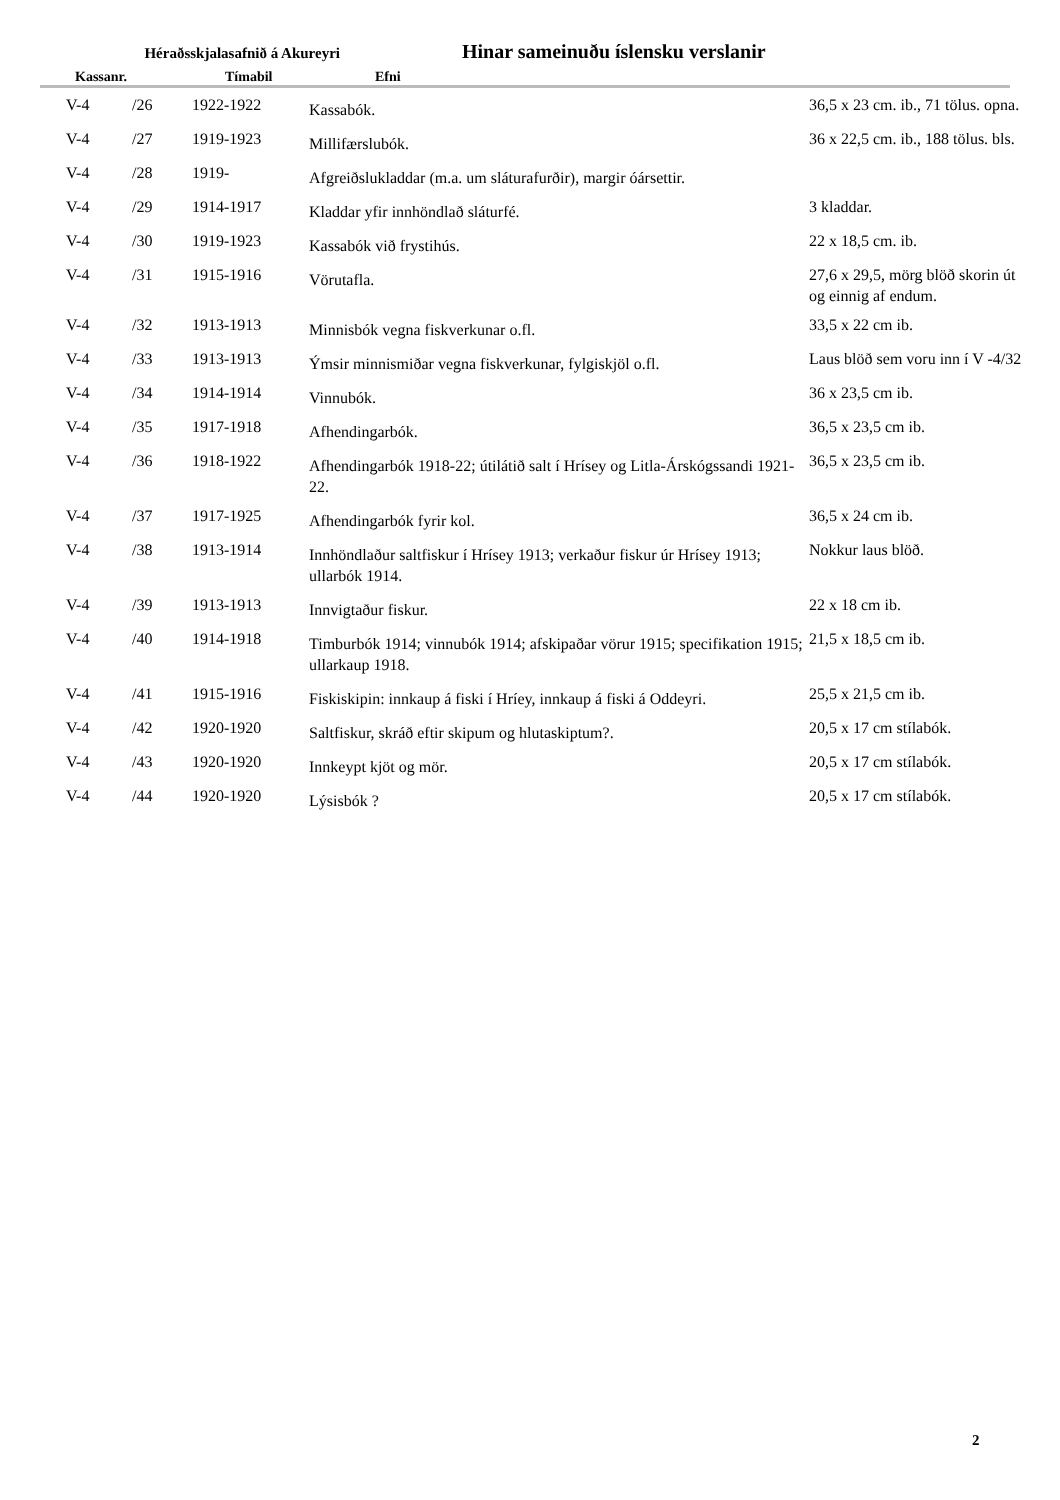Héraðsskjalasafnið á Akureyri
Hinar sameinuðu íslensku verslanir
Kassanr. Tímabil Efni
| V-4 | /26 | 1922-1922 | Kassabók. | 36,5 x 23 cm. ib., 71 tölus. opna. |
| V-4 | /27 | 1919-1923 | Millifærslubók. | 36 x 22,5 cm. ib., 188 tölus. bls. |
| V-4 | /28 | 1919- | Afgreiðslukladdar (m.a. um sláturafurðir), margir óársettir. | |
| V-4 | /29 | 1914-1917 | Kladdar yfir innhöndlað sláturfé. | 3 kladdar. |
| V-4 | /30 | 1919-1923 | Kassabók við frystihús. | 22 x 18,5 cm. ib. |
| V-4 | /31 | 1915-1916 | Vörutafla. | 27,6 x 29,5, mörg blöð skorin út og einnig af endum. |
| V-4 | /32 | 1913-1913 | Minnisbók vegna fiskverkunar o.fl. | 33,5 x 22 cm ib. |
| V-4 | /33 | 1913-1913 | Ýmsir minnismiðar vegna fiskverkunar, fylgiskjöl o.fl. | Laus blöð sem voru inn í V -4/32 |
| V-4 | /34 | 1914-1914 | Vinnubók. | 36 x 23,5 cm ib. |
| V-4 | /35 | 1917-1918 | Afhendingarbók. | 36,5 x 23,5 cm ib. |
| V-4 | /36 | 1918-1922 | Afhendingarbók 1918-22; útilátið salt í Hrísey og Litla-Árskógssandi 1921-22. | 36,5 x 23,5 cm ib. |
| V-4 | /37 | 1917-1925 | Afhendingarbók fyrir kol. | 36,5 x 24 cm ib. |
| V-4 | /38 | 1913-1914 | Innhöndlaður saltfiskur í Hrísey 1913; verkaður fiskur úr Hrísey 1913; ullarbók 1914. | Nokkur laus blöð. |
| V-4 | /39 | 1913-1913 | Innvigtaður fiskur. | 22 x 18 cm ib. |
| V-4 | /40 | 1914-1918 | Timburbók 1914; vinnubók 1914; afskipaðar vörur 1915; specifikation 1915; ullarkaup 1918. | 21,5 x 18,5 cm ib. |
| V-4 | /41 | 1915-1916 | Fiskiskipin: innkaup á fiski í Hríey, innkaup á fiski á Oddeyri. | 25,5 x 21,5 cm ib. |
| V-4 | /42 | 1920-1920 | Saltfiskur, skráð eftir skipum og hlutaskiptum?. | 20,5 x 17 cm stílabók. |
| V-4 | /43 | 1920-1920 | Innkeypt kjöt og mör. | 20,5 x 17 cm stílabók. |
| V-4 | /44 | 1920-1920 | Lýsisbók ? | 20,5 x 17 cm stílabók. |
2